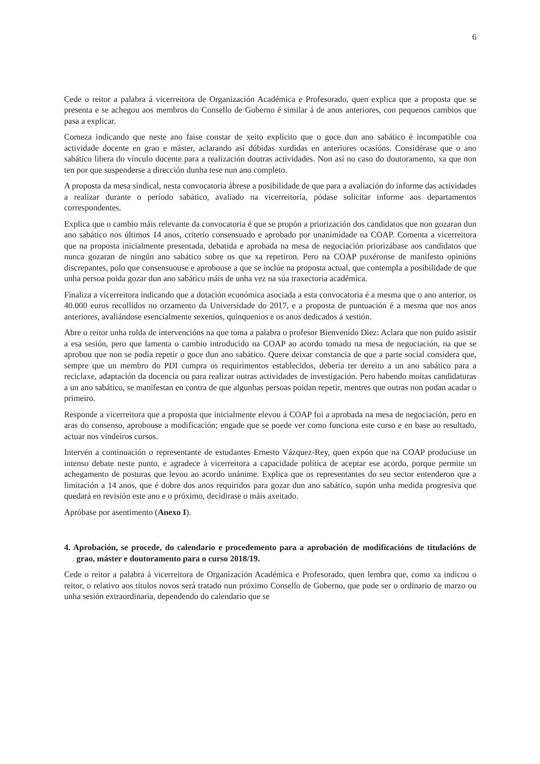6
Cede o reitor a palabra á vicerreitora de Organización Académica e Profesorado, quen explica que a proposta que se presenta e se achegou aos membros do Consello de Goberno é similar á de anos anteriores, con pequenos cambios que pasa a explicar.
Comeza indicando que neste ano faise constar de xeito explícito que o goce dun ano sabático é incompatible coa actividade docente en grao e máster, aclarando así dúbidas xurdidas en anteriores ocasións. Considérase que o ano sabático libera do vínculo docente para a realización doutras actividades. Non así no caso do doutoramento, xa que non ten por que suspenderse a dirección dunha tese nun ano completo.
A proposta da mesa sindical, nesta convocatoria ábrese a posibilidade de que para a avaliación do informe das actividades a realizar durante o período sabático, avaliado na vicerreitoría, pódase solicitar informe aos departamentos correspondentes.
Explica que o cambio máis relevante da convocatoria é que se propón a priorización dos candidatos que non gozaran dun ano sabático nos últimos 14 anos, criterio consensuado e aprobado por unanimidade na COAP. Comenta a vicerreitora que na proposta inicialmente presentada, debatida e aprobada na mesa de negociación priorizábase aos candidatos que nunca gozaran de ningún ano sabático sobre os que xa repetiron. Pero na COAP puxéronse de manifesto opinións discrepantes, polo que consensuouse e aprobouse a que se inclúe na proposta actual, que contempla a posibilidade de que unha persoa poida gozar dun ano sabático máis de unha vez na súa traxectoria académica.
Finaliza a vicerreitora indicando que a dotación económica asociada a esta convocatoria é a mesma que o ano anterior, os 40.000 euros recollidos no orzamento da Universidade do 2017, e a proposta de puntuación é a mesma que nos anos anteriores, avaliándose esencialmente sexenios, quinquenios e os anos dedicados á xestión.
Abre o reitor unha rolda de intervencións na que toma a palabra o profesor Bienvenido Diez: Aclara que non puido asistir a esa sesión, pero que lamenta o cambio introducido na COAP ao acordo tomado na mesa de negociación, na que se aprobou que non se podía repetir o goce dun ano sabático. Quere deixar constancia de que a parte social considera que, sempre que un membro do PDI cumpra os requirimentos establecidos, debería ter dereito a un ano sabático para a reciclaxe, adaptación da docencia ou para realizar outras actividades de investigación. Pero habendo moitas candidaturas a un ano sabático, se manifestan en contra de que algunhas persoas poidan repetir, mentres que outras non podan acadar o primeiro.
Responde a vicerreitora que a proposta que inicialmente elevou á COAP foi a aprobada na mesa de negociación, pero en aras do consenso, aprobouse a modificación; engade que se poede ver como funciona este curso e en base ao resultado, actuar nos vindeiros cursos.
Intervén a continuación o representante de estudantes Ernesto Vázquez-Rey, quen expón que na COAP produciuse un intenso debate neste punto, e agradece á vicerreitora a capacidade política de aceptar ese acordo, porque permite un achegamento de posturas que levou ao acordo unánime. Explica que os representantes do seu sector entenderon que a limitación a 14 anos, que é dobre dos anos requiridos para gozar dun ano sabático, supón unha medida progresiva que quedará en revisión este ano e o próximo, decidirase o máis axeitado.
Apróbase por asentimento (Anexo I).
4. Aprobación, se procede, do calendario e procedemento para a aprobación de modificacións de titulacións de grao, máster e doutoramento para o curso 2018/19.
Cede o reitor a palabra á vicerreitora de Organización Académica e Profesorado, quen lembra que, como xa indicou o reitor, o relativo aos títulos novos será tratado nun próximo Consello de Goberno, que pode ser o ordinario de marzo ou unha sesión extraordinaria, dependendo do calendario que se